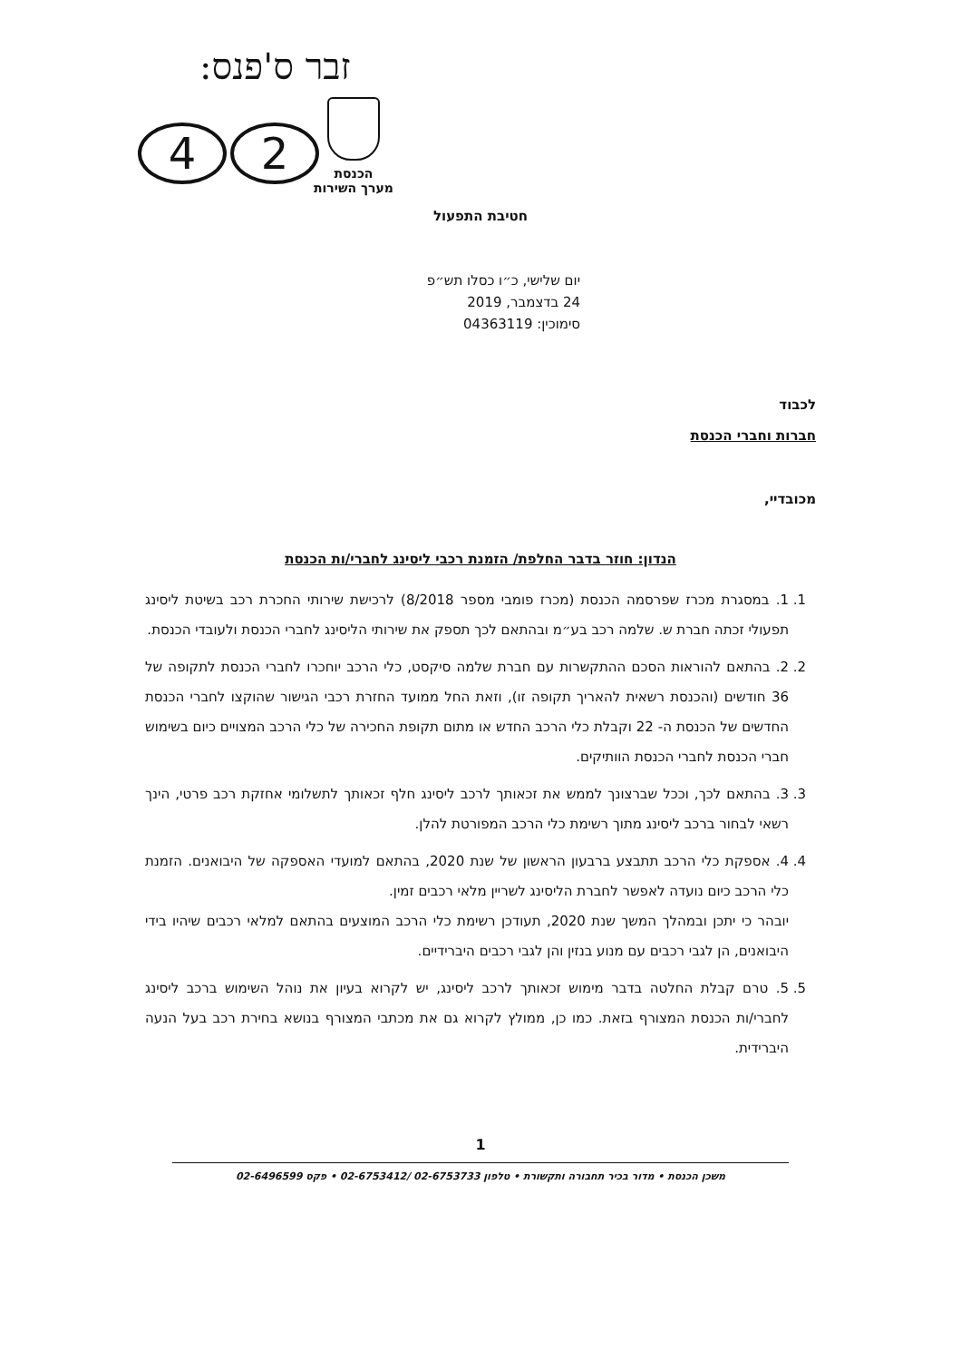זבר ס'פנס:
2 4
הכנסת
מערך השירות
חטיבת התפעול
יום שלישי, כ״ו כסלו תש״פ
24 בדצמבר, 2019
סימוכין: 04363119
לכבוד
חברות וחברי הכנסת
מכובדיי,
הנדון: חוזר בדבר החלפת/ הזמנת רכבי ליסינג לחברי/ות הכנסת
1. 1. במסגרת מכרז שפרסמה הכנסת (מכרז פומבי מספר 8/2018) לרכישת שירותי החכרת רכב בשיטת ליסינג תפעולי זכתה חברת ש. שלמה רכב בע״מ ובהתאם לכך תספק את שירותי הליסינג לחברי הכנסת ולעובדי הכנסת.
2. 2. בהתאם להוראות הסכם ההתקשרות עם חברת שלמה סיקסט, כלי הרכב יוחכרו לחברי הכנסת לתקופה של 36 חודשים (והכנסת רשאית להאריך תקופה זו), וזאת החל ממועד החזרת רכבי הגישור שהוקצו לחברי הכנסת החדשים של הכנסת ה- 22 וקבלת כלי הרכב החדש או מתום תקופת החכירה של כלי הרכב המצויים כיום בשימוש חברי הכנסת לחברי הכנסת הוותיקים.
3. 3. בהתאם לכך, וככל שברצונך לממש את זכאותך לרכב ליסינג חלף זכאותך לתשלומי אחזקת רכב פרטי, הינך רשאי לבחור ברכב ליסינג מתוך רשימת כלי הרכב המפורטת להלן.
4. 4. אספקת כלי הרכב תתבצע ברבעון הראשון של שנת 2020, בהתאם למועדי האספקה של היבואנים. הזמנת כלי הרכב כיום נועדה לאפשר לחברת הליסינג לשריין מלאי רכבים זמין.
יובהר כי יתכן ובמהלך המשך שנת 2020, תעודכן רשימת כלי הרכב המוצעים בהתאם למלאי רכבים שיהיו בידי היבואנים, הן לגבי רכבים עם מנוע בנזין והן לגבי רכבים היברידיים.
5. 5. טרם קבלת החלטה בדבר מימוש זכאותך לרכב ליסינג, יש לקרוא בעיון את נוהל השימוש ברכב ליסינג לחברי/ות הכנסת המצורף בזאת. כמו כן, ממולץ לקרוא גם את מכתבי המצורף בנושא בחירת רכב בעל הנעה היברידית.
1
משכן הכנסת • מדור בכיר תחבורה ותקשורת • טלפון 02-6753733 /02-6753412 • פקס 02-6496599